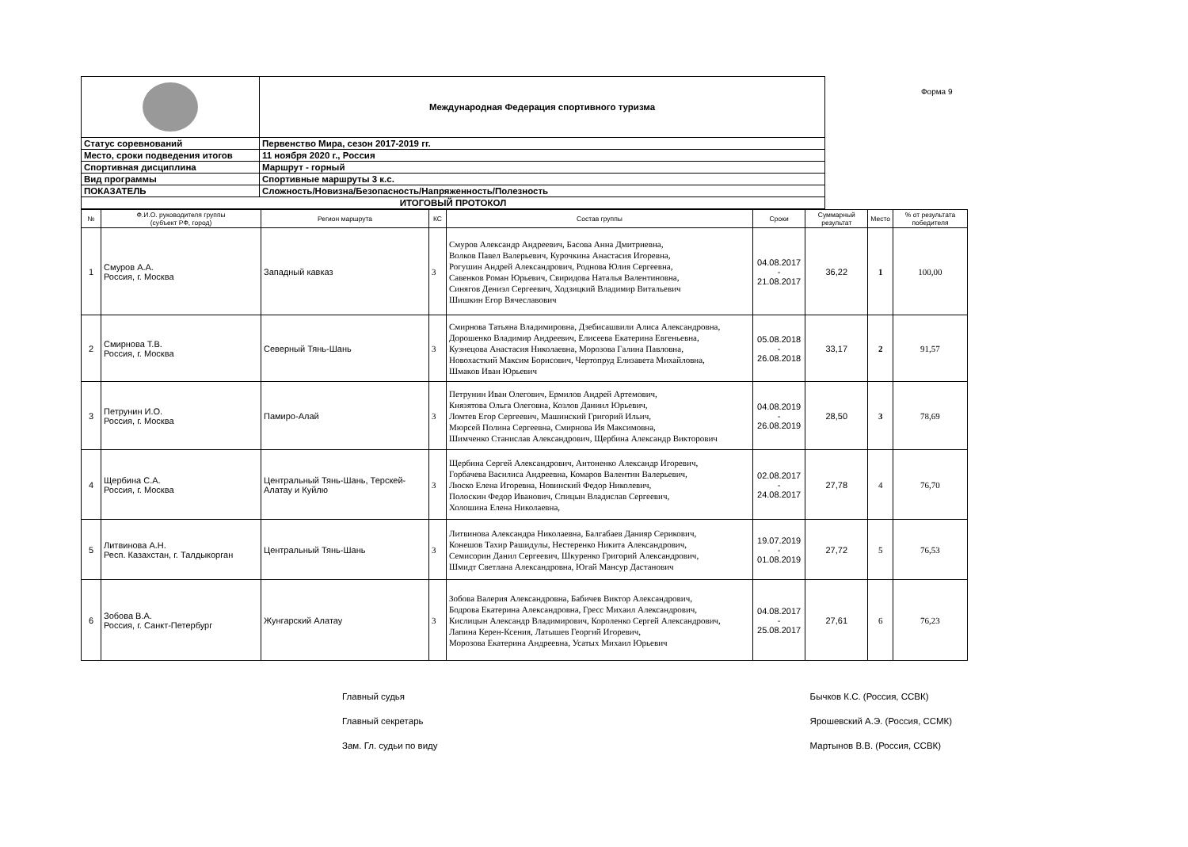Форма 9
| | Международная Федерация спортивного туризма |
| Статус соревнований | Первенство Мира, сезон 2017-2019 гг. |
| Место, сроки подведения итогов | 11 ноября 2020 г., Россия |
| Спортивная дисциплина | Маршрут - горный |
| Вид программы | Спортивные маршруты 3 к.с. |
| ПОКАЗАТЕЛЬ | Сложность/Новизна/Безопасность/Напряженность/Полезность |
| ИТОГОВЫЙ ПРОТОКОЛ | |
| № | Ф.И.О. руководителя группы (субъект РФ, город) | Регион маршрута | КС | Состав группы | Сроки | Суммарный результат | Место | % от результата победителя |
| --- | --- | --- | --- | --- | --- | --- | --- | --- |
| 1 | Смуров А.А. Россия, г. Москва | Западный кавказ | 3 | Смуров Александр Андреевич, Басова Анна Дмитриевна, Волков Павел Валерьевич, Курочкина Анастасия Игоревна, Рогушин Андрей Александрович, Роднова Юлия Сергеевна, Савенков Роман Юрьевич, Свиридова Наталья Валентиновна, Синягов Дениэл Сергеевич, Ходзицкий Владимир Витальевич Шишкин Егор Вячеславович | 04.08.2017 - 21.08.2017 | 36,22 | 1 | 100,00 |
| 2 | Смирнова Т.В. Россия, г. Москва | Северный Тянь-Шань | 3 | Смирнова Татьяна Владимировна, Дзебисашвили Алиса Александровна, Дорошенко Владимир Андреевич, Елисеева Екатерина Евгеньевна, Кузнецова Анастасия Николаевна, Морозова Галина Павловна, Новохасткий Максим Борисович, Чертопруд Елизавета Михайловна, Шмаков Иван Юрьевич | 05.08.2018 - 26.08.2018 | 33,17 | 2 | 91,57 |
| 3 | Петрунин И.О. Россия, г. Москва | Памиро-Алай | 3 | Петрунин Иван Олегович, Ермилов Андрей Артемович, Князятова Ольга Олеговна, Козлов Даниил Юрьевич, Ломтев Егор Сергеевич, Машинский Григорий Ильич, Мюрсей Полина Сергеевна, Смирнова Ия Максимовна, Шимченко Станислав Александрович, Щербина Александр Викторович | 04.08.2019 - 26.08.2019 | 28,50 | 3 | 78,69 |
| 4 | Щербина С.А. Россия, г. Москва | Центральный Тянь-Шань, Терскей-Алатау и Куйлю | 3 | Щербина Сергей Александрович, Антоненко Александр Игоревич, Горбачева Василиса Андреевна, Комаров Валентин Валерьевич, Люско Елена Игоревна, Новинский Федор Николевич, Полоскин Федор Иванович, Спицын Владислав Сергеевич, Холошина Елена Николаевна, | 02.08.2017 - 24.08.2017 | 27,78 | 4 | 76,70 |
| 5 | Литвинова А.Н. Респ. Казахстан, г. Талдыкорган | Центральный Тянь-Шань | 3 | Литвинова Александра Николаевна, Балгабаев Данияр Серикович, Конешов Тахир Рашидулы, Нестеренко Никита Александрович, Семисорин Данил Сергеевич, Шкуренко Григорий Александрович, Шмидт Светлана Александровна, Югай Мансур Дастанович | 19.07.2019 - 01.08.2019 | 27,72 | 5 | 76,53 |
| 6 | Зобова В.А. Россия, г. Санкт-Петербург | Жунгарский Алатау | 3 | Зобова Валерия Александровна, Бабичев Виктор Александрович, Бодрова Екатерина Александровна, Гресс Михаил Александрович, Кислицын Александр Владимирович, Короленко Сергей Александрович, Лапина Керен-Ксения, Латышев Георгий Игоревич, Морозова Екатерина Андреевна, Усатых Михаил Юрьевич | 04.08.2017 - 25.08.2017 | 27,61 | 6 | 76,23 |
Главный судья
Главный секретарь
Зам. Гл. судьи по виду
Бычков К.С. (Россия, ССВК)
Ярошевский А.Э. (Россия, ССМК)
Мартынов В.В. (Россия, ССВК)